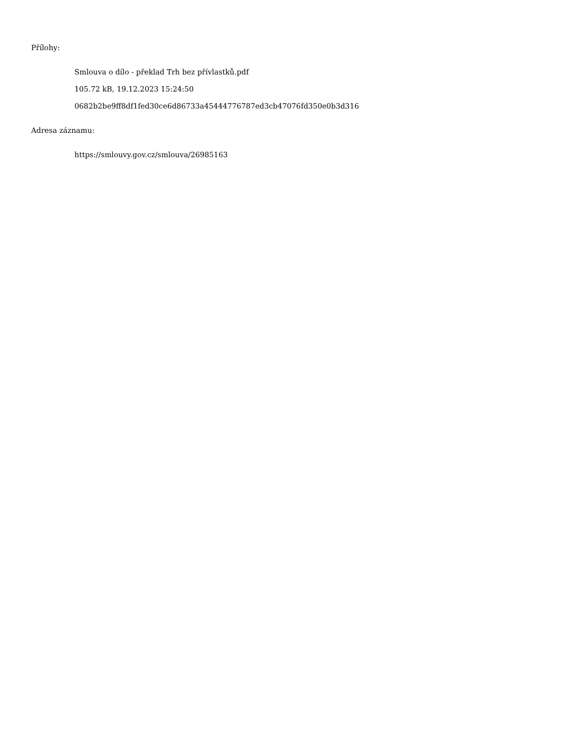Přílohy:
Smlouva o dílo - překlad Trh bez přívlastků.pdf
105.72 kB, 19.12.2023 15:24:50
0682b2be9ff8df1fed30ce6d86733a45444776787ed3cb47076fd350e0b3d316
Adresa záznamu:
https://smlouvy.gov.cz/smlouva/26985163